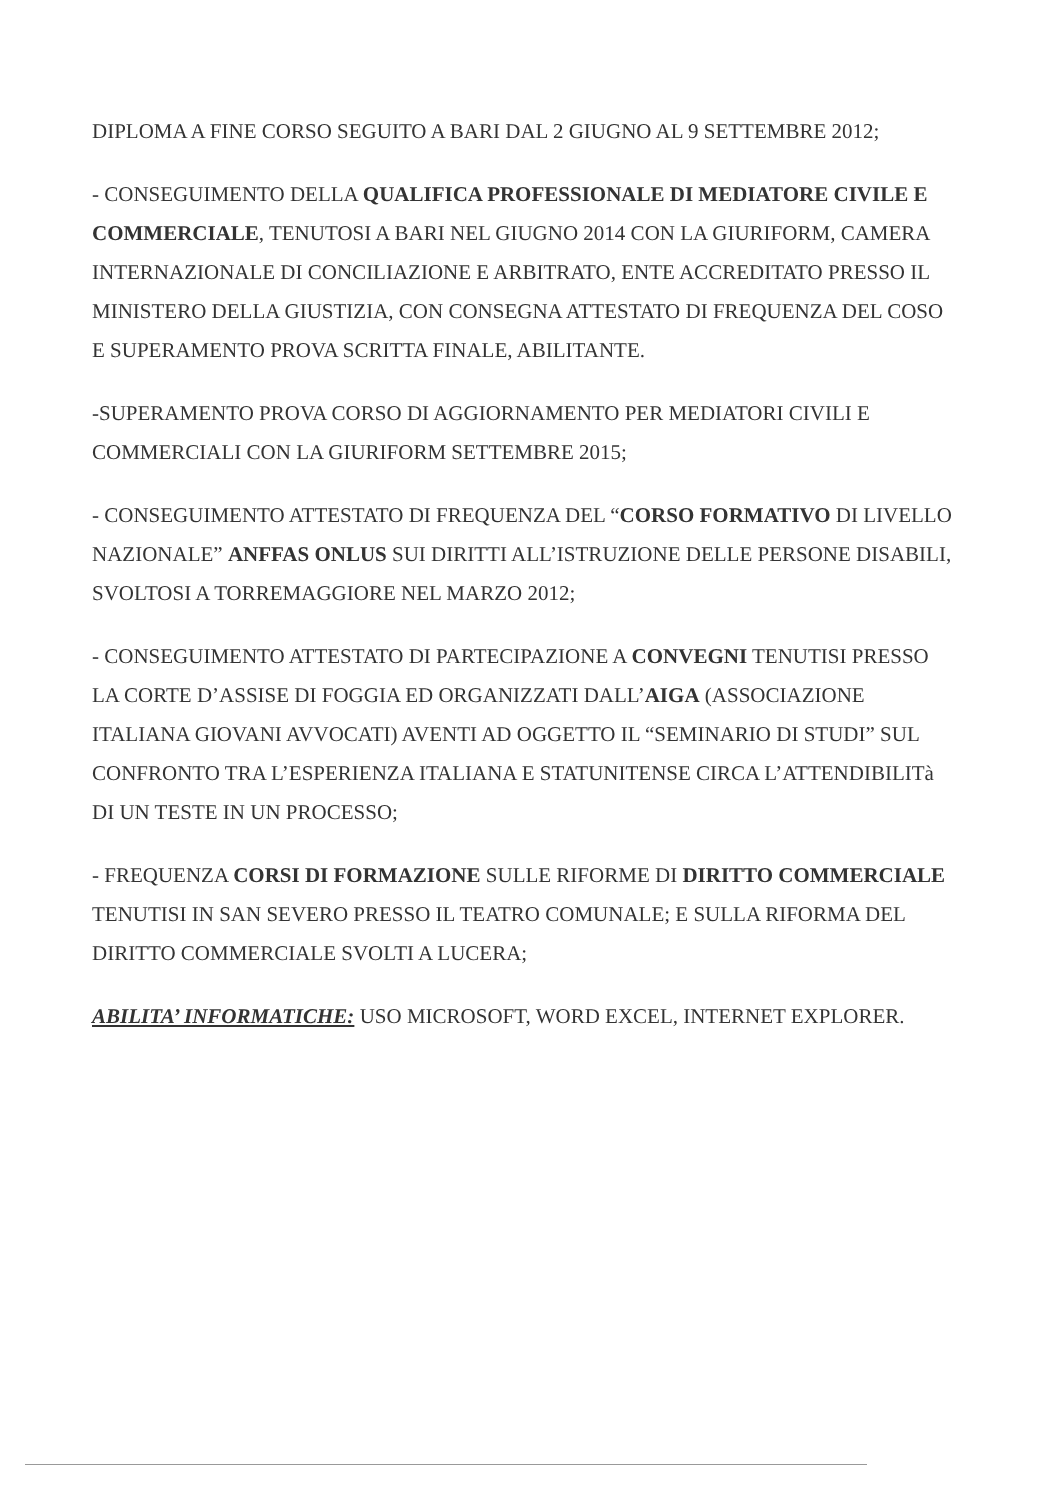DIPLOMA A FINE CORSO SEGUITO A BARI DAL 2 GIUGNO AL 9 SETTEMBRE 2012;
- CONSEGUIMENTO DELLA QUALIFICA PROFESSIONALE DI MEDIATORE CIVILE E COMMERCIALE, TENUTOSI A BARI NEL GIUGNO 2014 CON LA GIURIFORM, CAMERA INTERNAZIONALE DI CONCILIAZIONE E ARBITRATO, ENTE ACCREDITATO PRESSO IL MINISTERO DELLA GIUSTIZIA, CON CONSEGNA ATTESTATO DI FREQUENZA DEL COSO E SUPERAMENTO PROVA SCRITTA FINALE, ABILITANTE.
-SUPERAMENTO PROVA CORSO DI AGGIORNAMENTO PER MEDIATORI CIVILI E COMMERCIALI CON LA GIURIFORM SETTEMBRE 2015;
- CONSEGUIMENTO ATTESTATO DI FREQUENZA DEL “CORSO FORMATIVO DI LIVELLO NAZIONALE” ANFFAS ONLUS SUI DIRITTI ALL’ISTRUZIONE DELLE PERSONE DISABILI, SVOLTOSI A TORREMAGGIORE NEL MARZO 2012;
- CONSEGUIMENTO ATTESTATO DI PARTECIPAZIONE A CONVEGNI TENUTISI PRESSO LA CORTE D’ASSISE DI FOGGIA ED ORGANIZZATI DALL’AIGA (ASSOCIAZIONE ITALIANA GIOVANI AVVOCATI) AVENTI AD OGGETTO IL “SEMINARIO DI STUDI” SUL CONFRONTO TRA L’ESPERIENZA ITALIANA E STATUNITENSE CIRCA L’ATTENDIBILITà DI UN TESTE IN UN PROCESSO;
- FREQUENZA CORSI DI FORMAZIONE SULLE RIFORME DI DIRITTO COMMERCIALE TENUTISI IN SAN SEVERO PRESSO IL TEATRO COMUNALE; E SULLA RIFORMA DEL DIRITTO COMMERCIALE SVOLTI A LUCERA;
ABILITA’ INFORMATICHE: USO MICROSOFT, WORD EXCEL, INTERNET EXPLORER.